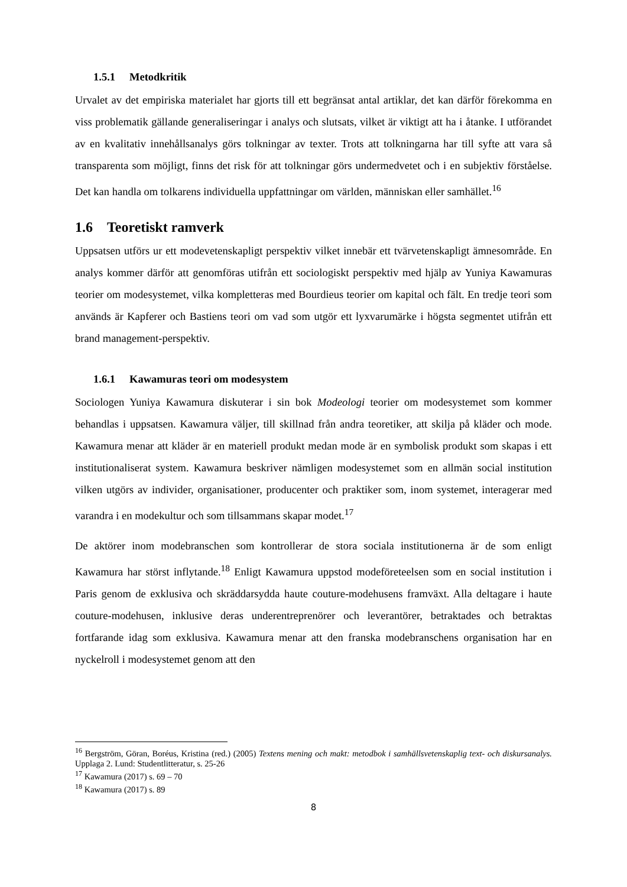1.5.1 Metodkritik
Urvalet av det empiriska materialet har gjorts till ett begränsat antal artiklar, det kan därför förekomma en viss problematik gällande generaliseringar i analys och slutsats, vilket är viktigt att ha i åtanke. I utförandet av en kvalitativ innehållsanalys görs tolkningar av texter. Trots att tolkningarna har till syfte att vara så transparenta som möjligt, finns det risk för att tolkningar görs undermedvetet och i en subjektiv förståelse. Det kan handla om tolkarens individuella uppfattningar om världen, människan eller samhället.<sup>16</sup>
1.6 Teoretiskt ramverk
Uppsatsen utförs ur ett modevetenskapligt perspektiv vilket innebär ett tvärvetenskapligt ämnesområde. En analys kommer därför att genomföras utifrån ett sociologiskt perspektiv med hjälp av Yuniya Kawamuras teorier om modesystemet, vilka kompletteras med Bourdieus teorier om kapital och fält. En tredje teori som används är Kapferer och Bastiens teori om vad som utgör ett lyxvarumärke i högsta segmentet utifrån ett brand management-perspektiv.
1.6.1 Kawamuras teori om modesystem
Sociologen Yuniya Kawamura diskuterar i sin bok Modeologi teorier om modesystemet som kommer behandlas i uppsatsen. Kawamura väljer, till skillnad från andra teoretiker, att skilja på kläder och mode. Kawamura menar att kläder är en materiell produkt medan mode är en symbolisk produkt som skapas i ett institutionaliserat system. Kawamura beskriver nämligen modesystemet som en allmän social institution vilken utgörs av individer, organisationer, producenter och praktiker som, inom systemet, interagerar med varandra i en modekultur och som tillsammans skapar modet.<sup>17</sup>
De aktörer inom modebranschen som kontrollerar de stora sociala institutionerna är de som enligt Kawamura har störst inflytande.<sup>18</sup> Enligt Kawamura uppstod modeföreteelsen som en social institution i Paris genom de exklusiva och skräddarsydda haute couture-modehusens framväxt. Alla deltagare i haute couture-modehusen, inklusive deras underentreprenörer och leverantörer, betraktades och betraktas fortfarande idag som exklusiva. Kawamura menar att den franska modebranschens organisation har en nyckelroll i modesystemet genom att den
<sup>16</sup> Bergström, Göran, Boréus, Kristina (red.) (2005) Textens mening och makt: metodbok i samhällsvetenskaplig text- och diskursanalys. Upplaga 2. Lund: Studentlitteratur, s. 25-26
<sup>17</sup> Kawamura (2017) s. 69 – 70
<sup>18</sup> Kawamura (2017) s. 89
8